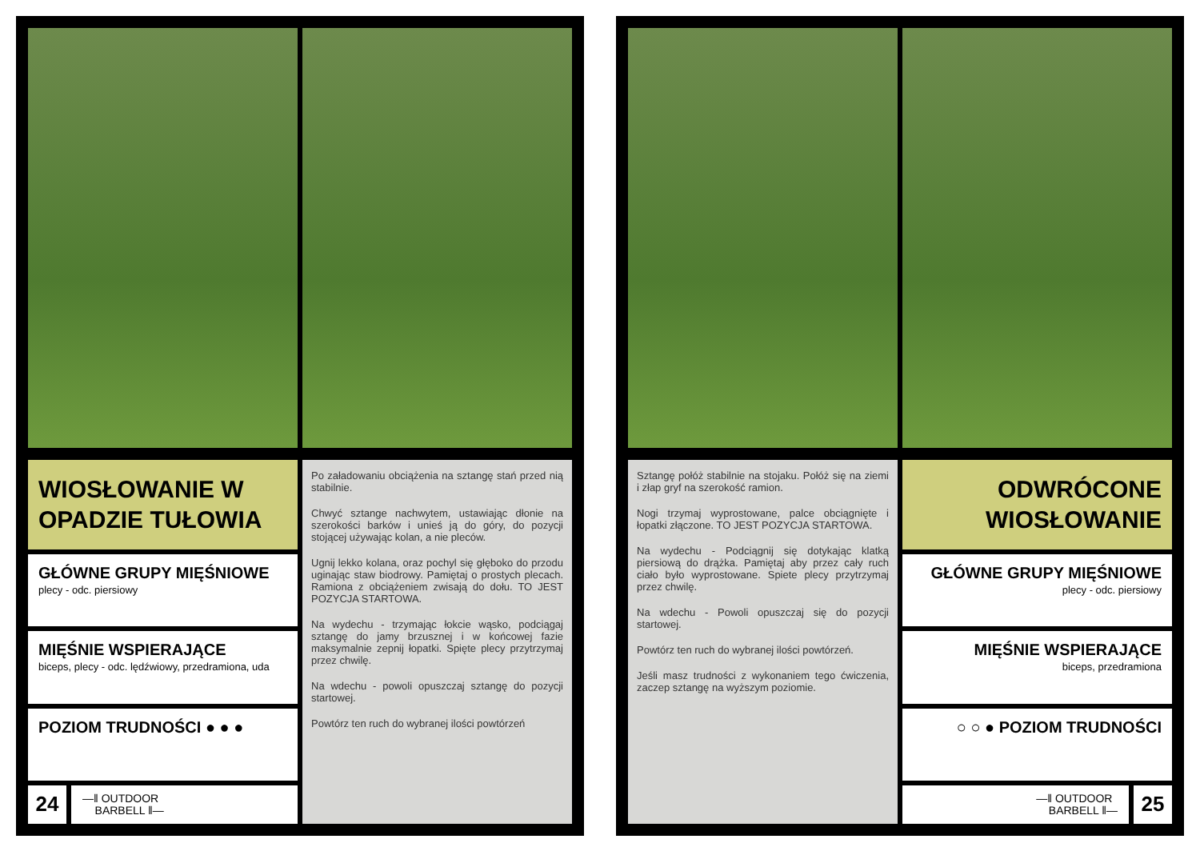WIOSŁOWANIE W
OPADZIE TUŁOWIA
GŁÓWNE GRUPY MIĘŚNIOWE
plecy - odc. piersiowy
MIĘŚNIE WSPIERAJĄCE
biceps, plecy - odc. lędźwiowy, przedramiona, uda
POZIOM TRUDNOŚCI ● ● ●
24
—‖ OUTDOOR
BARBELL ‖—
Po załadowaniu obciążenia na sztangę stań przed nią stabilnie.
Chwyć sztange nachwytem, ustawiając dłonie na szerokości barków i unieś ją do góry, do pozycji stojącej używając kolan, a nie pleców.
Ugnij lekko kolana, oraz pochyl się głęboko do przodu uginając staw biodrowy. Pamiętaj o prostych plecach. Ramiona z obciążeniem zwisają do dołu. TO JEST POZYCJA STARTOWA.
Na wydechu - trzymając łokcie wąsko, podciągaj sztangę do jamy brzusznej i w końcowej fazie maksymalnie zepnij łopatki. Spięte plecy przytrzymaj przez chwilę.
Na wdechu - powoli opuszczaj sztangę do pozycji startowej.
Powtórz ten ruch do wybranej ilości powtórzeń
Sztangę połóż stabilnie na stojaku. Połóż się na ziemi i złap gryf na szerokość ramion.
Nogi trzymaj wyprostowane, palce obciągnięte i łopatki złączone. TO JEST POZYCJA STARTOWA.
Na wydechu - Podciągnij się dotykając klatką piersiową do drążka. Pamiętaj aby przez cały ruch ciało było wyprostowane. Spiete plecy przytrzymaj przez chwilę.
Na wdechu - Powoli opuszczaj się do pozycji startowej.
Powtórz ten ruch do wybranej ilości powtórzeń.
Jeśli masz trudności z wykonaniem tego ćwiczenia, zaczep sztangę na wyższym poziomie.
ODWRÓCONE
WIOSŁOWANIE
GŁÓWNE GRUPY MIĘŚNIOWE
plecy - odc. piersiowy
MIĘŚNIE WSPIERAJĄCE
biceps, przedramiona
○ ○ ● POZIOM TRUDNOŚCI
—‖ OUTDOOR
BARBELL ‖—
25